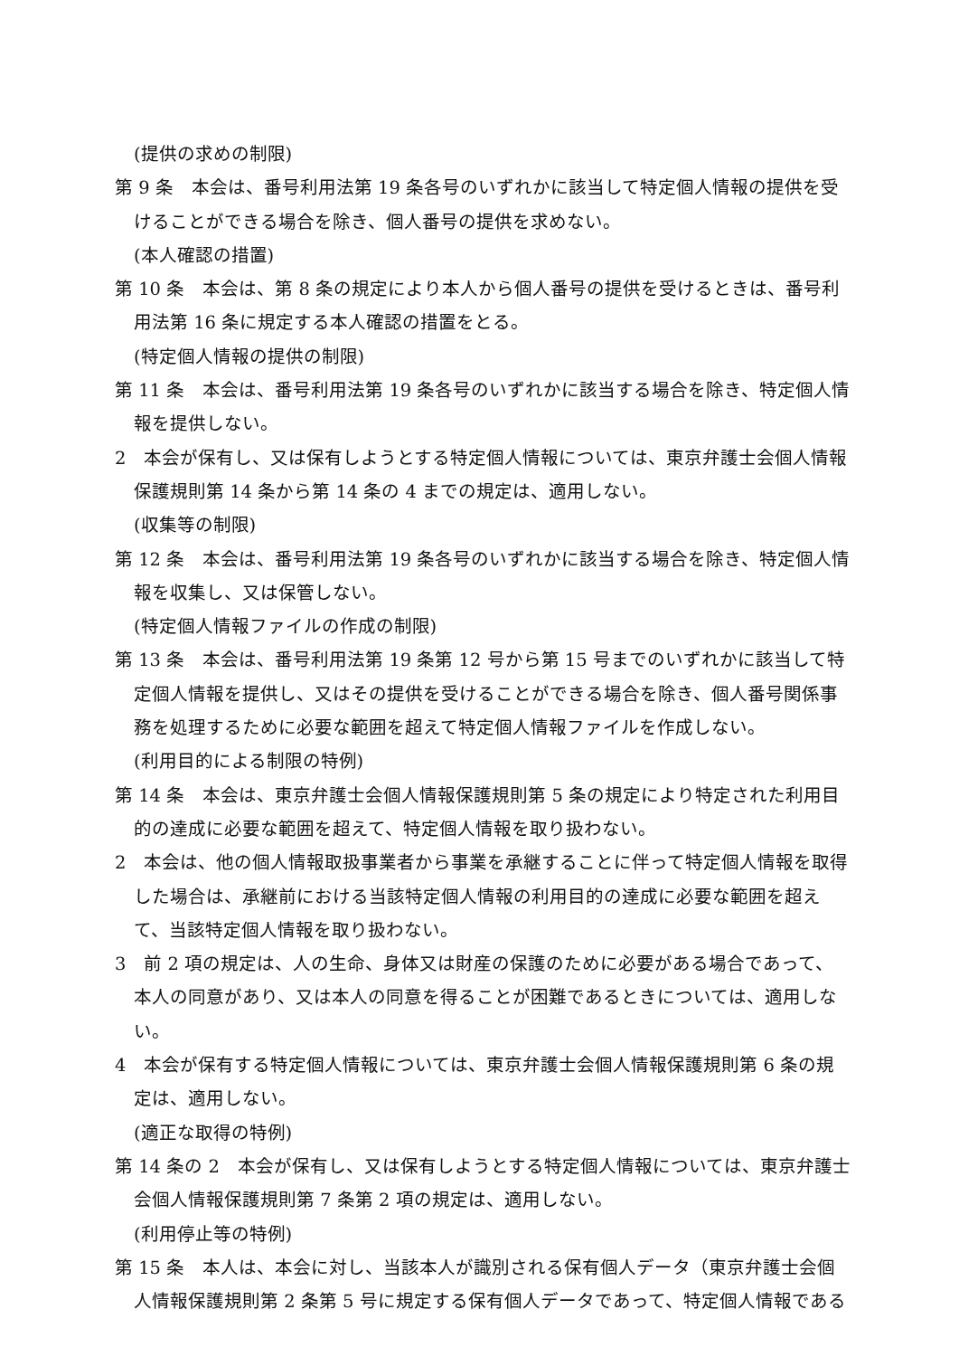(提供の求めの制限)
第 9 条　本会は、番号利用法第 19 条各号のいずれかに該当して特定個人情報の提供を受けることができる場合を除き、個人番号の提供を求めない。
(本人確認の措置)
第 10 条　本会は、第 8 条の規定により本人から個人番号の提供を受けるときは、番号利用法第 16 条に規定する本人確認の措置をとる。
(特定個人情報の提供の制限)
第 11 条　本会は、番号利用法第 19 条各号のいずれかに該当する場合を除き、特定個人情報を提供しない。
2　本会が保有し、又は保有しようとする特定個人情報については、東京弁護士会個人情報保護規則第 14 条から第 14 条の 4 までの規定は、適用しない。
(収集等の制限)
第 12 条　本会は、番号利用法第 19 条各号のいずれかに該当する場合を除き、特定個人情報を収集し、又は保管しない。
(特定個人情報ファイルの作成の制限)
第 13 条　本会は、番号利用法第 19 条第 12 号から第 15 号までのいずれかに該当して特定個人情報を提供し、又はその提供を受けることができる場合を除き、個人番号関係事務を処理するために必要な範囲を超えて特定個人情報ファイルを作成しない。
(利用目的による制限の特例)
第 14 条　本会は、東京弁護士会個人情報保護規則第 5 条の規定により特定された利用目的の達成に必要な範囲を超えて、特定個人情報を取り扱わない。
2　本会は、他の個人情報取扱事業者から事業を承継することに伴って特定個人情報を取得した場合は、承継前における当該特定個人情報の利用目的の達成に必要な範囲を超えて、当該特定個人情報を取り扱わない。
3　前 2 項の規定は、人の生命、身体又は財産の保護のために必要がある場合であって、本人の同意があり、又は本人の同意を得ることが困難であるときについては、適用しない。
4　本会が保有する特定個人情報については、東京弁護士会個人情報保護規則第 6 条の規定は、適用しない。
(適正な取得の特例)
第 14 条の 2　本会が保有し、又は保有しようとする特定個人情報については、東京弁護士会個人情報保護規則第 7 条第 2 項の規定は、適用しない。
(利用停止等の特例)
第 15 条　本人は、本会に対し、当該本人が識別される保有個人データ（東京弁護士会個人情報保護規則第 2 条第 5 号に規定する保有個人データであって、特定個人情報である